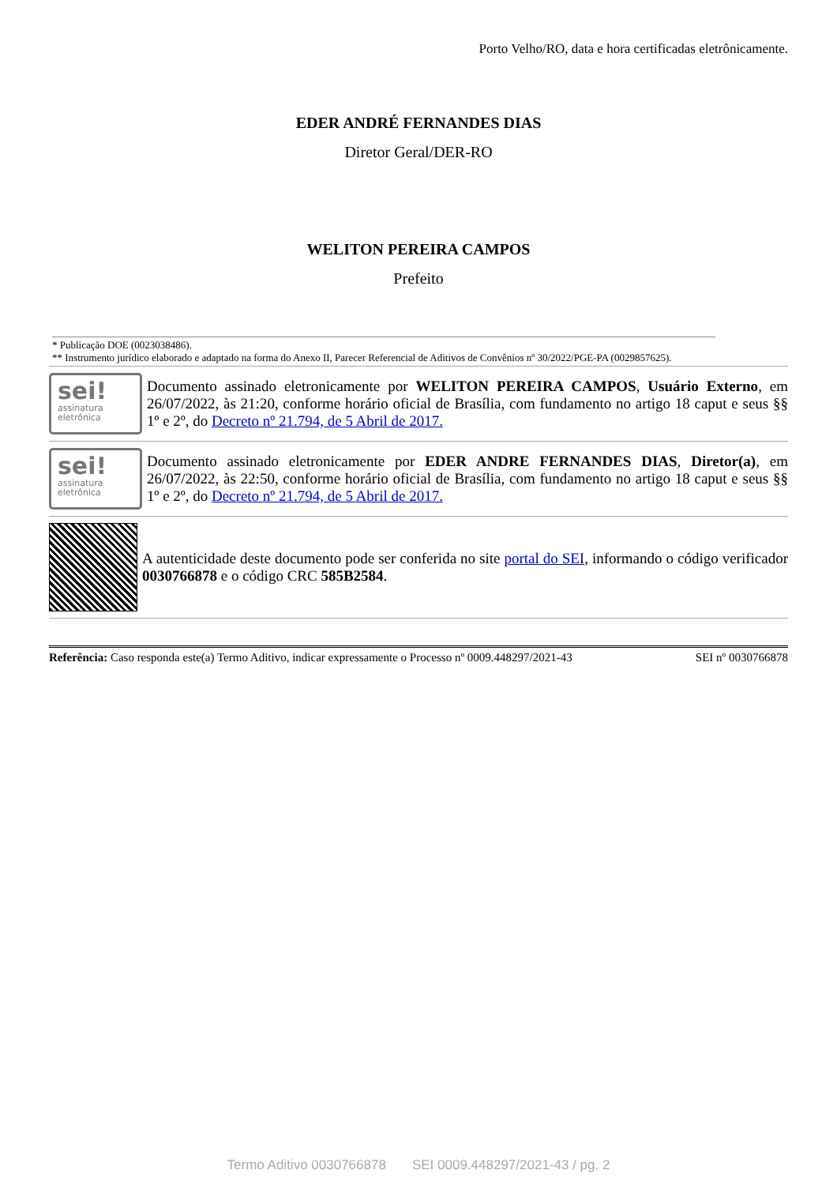Porto Velho/RO, data e hora certificadas eletrônicamente.
EDER ANDRÉ FERNANDES DIAS
Diretor Geral/DER-RO
WELITON PEREIRA CAMPOS
Prefeito
* Publicação DOE (0023038486).
** Instrumento jurídico elaborado e adaptado na forma do Anexo II, Parecer Referencial de Aditivos de Convênios nº 30/2022/PGE-PA (0029857625).
sei!
assinatura eletrônica
Documento assinado eletronicamente por WELITON PEREIRA CAMPOS, Usuário Externo, em 26/07/2022, às 21:20, conforme horário oficial de Brasília, com fundamento no artigo 18 caput e seus §§ 1º e 2º, do Decreto nº 21.794, de 5 Abril de 2017.
sei!
assinatura eletrônica
Documento assinado eletronicamente por EDER ANDRE FERNANDES DIAS, Diretor(a), em 26/07/2022, às 22:50, conforme horário oficial de Brasília, com fundamento no artigo 18 caput e seus §§ 1º e 2º, do Decreto nº 21.794, de 5 Abril de 2017.
A autenticidade deste documento pode ser conferida no site portal do SEI, informando o código verificador 0030766878 e o código CRC 585B2584.
Referência: Caso responda este(a) Termo Aditivo, indicar expressamente o Processo nº 0009.448297/2021-43 SEI nº 0030766878
Termo Aditivo 0030766878 SEI 0009.448297/2021-43 / pg. 2